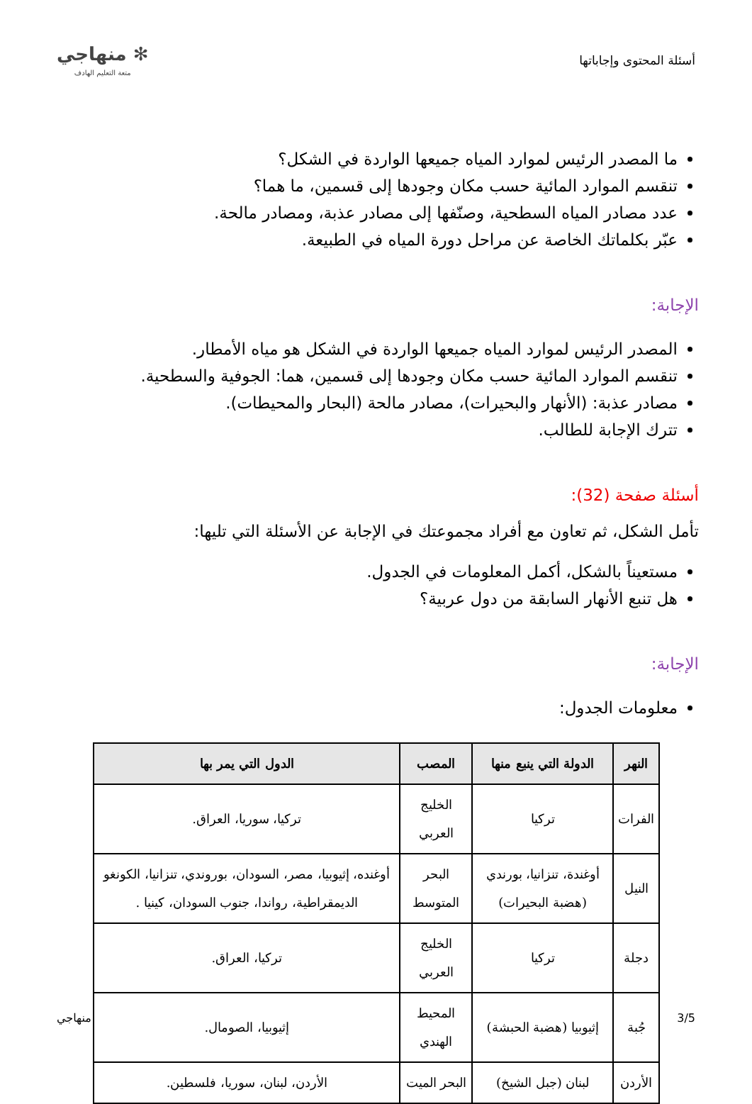أسئلة المحتوى وإجاباتها
✻ منهاجي
متعة التعليم الهادف
ما المصدر الرئيس لموارد المياه جميعها الواردة في الشكل؟
تنقسم الموارد المائية حسب مكان وجودها إلى قسمين، ما هما؟
عدد مصادر المياه السطحية، وصنّفها إلى مصادر عذبة، ومصادر مالحة.
عبّر بكلماتك الخاصة عن مراحل دورة المياه في الطبيعة.
الإجابة:
المصدر الرئيس لموارد المياه جميعها الواردة في الشكل هو مياه الأمطار.
تنقسم الموارد المائية حسب مكان وجودها إلى قسمين، هما: الجوفية والسطحية.
مصادر عذبة: (الأنهار والبحيرات)، مصادر مالحة (البحار والمحيطات).
تترك الإجابة للطالب.
أسئلة صفحة (32):
تأمل الشكل، ثم تعاون مع أفراد مجموعتك في الإجابة عن الأسئلة التي تليها:
مستعيناً بالشكل، أكمل المعلومات في الجدول.
هل تنبع الأنهار السابقة من دول عربية؟
الإجابة:
معلومات الجدول:
| النهر | الدولة التي ينبع منها | المصب | الدول التي يمر بها |
| --- | --- | --- | --- |
| الفرات | تركيا | الخليج العربي | تركيا، سوريا، العراق. |
| النيل | أوغندة، تنزانيا، بورندي (هضبة البحيرات) | البحر المتوسط | أوغنده، إثيوبيا، مصر، السودان، بوروندي، تنزانيا، الكونغو الديمقراطية، رواندا، جنوب السودان، كينيا . |
| دجلة | تركيا | الخليج العربي | تركيا، العراق. |
| جُبة | إثيوبيا (هضبة الحبشة) | المحيط الهندي | إثيوبيا، الصومال. |
| الأردن | لبنان (جبل الشيخ) | البحر الميت | الأردن، لبنان، سوريا، فلسطين. |
3/5 منهاجي